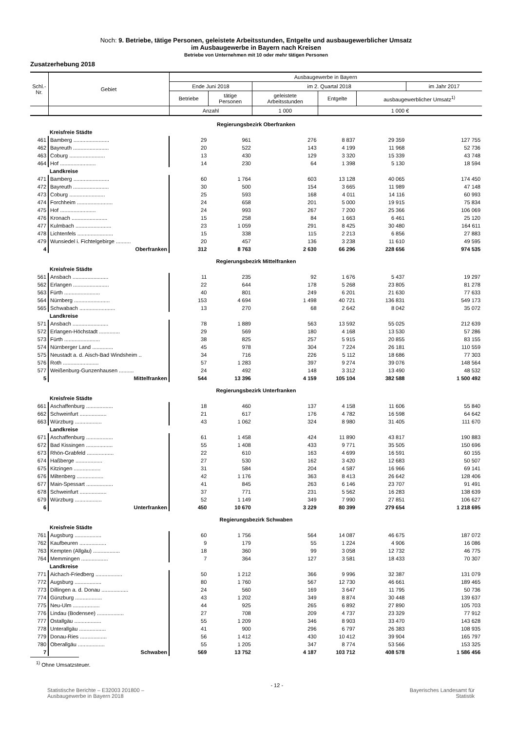Noch: 9. Betriebe, tätige Personen, geleistete Arbeitsstunden, Entgelte und ausbaugewerblicher Umsatz
im Ausbaugewerbe in Bayern nach Kreisen
Betriebe von Unternehmen mit 10 oder mehr tätigen Personen
Zusatzerhebung 2018
| Schl.- Nr. | Gebiet | Ausbaugewerbe in Bayern | | | | | |
| --- | --- | --- | --- | --- | --- | --- | --- |
| | | Ende Juni 2018 | | im 2. Quartal 2018 | | | im Jahr 2017 |
| | | Betriebe | tätige Personen | geleistete Arbeitsstunden | Entgelte | ausbaugewerblicher Umsatz<sup>1)</sup> | |
| | | Anzahl | | 1 000 | 1 000 € | | |
| Regierungsbezirk Oberfranken | | | | | | | |
| | Kreisfreie Städte | | | | | | |
| 461 | Bamberg ........................ | 29 | 961 | 276 | 8 837 | 29 359 | 127 755 |
| 462 | Bayreuth ........................ | 20 | 522 | 143 | 4 199 | 11 968 | 52 736 |
| 463 | Coburg ........................ | 13 | 430 | 129 | 3 320 | 15 339 | 43 748 |
| 464 | Hof ........................ | 14 | 230 | 64 | 1 398 | 5 130 | 18 594 |
| | Landkreise | | | | | | |
| 471 | Bamberg ........................ | 60 | 1 764 | 603 | 13 128 | 40 065 | 174 450 |
| 472 | Bayreuth ........................ | 30 | 500 | 154 | 3 665 | 11 989 | 47 148 |
| 473 | Coburg ........................ | 25 | 593 | 168 | 4 011 | 14 116 | 60 993 |
| 474 | Forchheim ........................ | 24 | 658 | 201 | 5 000 | 19 915 | 75 834 |
| 475 | Hof ........................ | 24 | 993 | 267 | 7 200 | 25 366 | 106 069 |
| 476 | Kronach ........................ | 15 | 258 | 84 | 1 663 | 6 461 | 25 120 |
| 477 | Kulmbach ........................ | 23 | 1 059 | 291 | 8 425 | 30 480 | 164 611 |
| 478 | Lichtenfels ........................ | 15 | 338 | 115 | 2 213 | 6 856 | 27 883 |
| 479 | Wunsiedel i. Fichtelgebirge .......... | 20 | 457 | 136 | 3 238 | 11 610 | 49 595 |
| 4 | Oberfranken | 312 | 8 763 | 2 630 | 66 296 | 228 656 | 974 535 |
| Regierungsbezirk Mittelfranken | | | | | | | |
| | Kreisfreie Städte | | | | | | |
| 561 | Ansbach ........................ | 11 | 235 | 92 | 1 676 | 5 437 | 19 297 |
| 562 | Erlangen ........................ | 22 | 644 | 178 | 5 268 | 23 805 | 81 278 |
| 563 | Fürth ........................ | 40 | 801 | 249 | 6 201 | 21 630 | 77 633 |
| 564 | Nürnberg ........................ | 153 | 4 694 | 1 498 | 40 721 | 136 831 | 549 173 |
| 565 | Schwabach ........................ | 13 | 270 | 68 | 2 642 | 8 042 | 35 072 |
| | Landkreise | | | | | | |
| 571 | Ansbach ........................ | 78 | 1 889 | 563 | 13 592 | 55 025 | 212 639 |
| 572 | Erlangen-Höchstadt .............. | 29 | 569 | 180 | 4 168 | 13 530 | 57 286 |
| 573 | Fürth ........................ | 38 | 825 | 257 | 5 915 | 20 855 | 83 155 |
| 574 | Nürnberger Land .............. | 45 | 978 | 304 | 7 224 | 26 181 | 110 559 |
| 575 | Neustadt a. d. Aisch-Bad Windsheim .. | 34 | 716 | 226 | 5 112 | 18 686 | 77 303 |
| 576 | Roth ........................ | 57 | 1 283 | 397 | 9 274 | 39 076 | 148 564 |
| 577 | Weißenburg-Gunzenhausen .......... | 24 | 492 | 148 | 3 312 | 13 490 | 48 532 |
| 5 | Mittelfranken | 544 | 13 396 | 4 159 | 105 104 | 382 588 | 1 500 492 |
| Regierungsbezirk Unterfranken | | | | | | | |
| | Kreisfreie Städte | | | | | | |
| 661 | Aschaffenburg .................. | 18 | 460 | 137 | 4 158 | 11 606 | 55 840 |
| 662 | Schweinfurt .................. | 21 | 617 | 176 | 4 782 | 16 598 | 64 642 |
| 663 | Würzburg .................. | 43 | 1 062 | 324 | 8 980 | 31 405 | 111 670 |
| | Landkreise | | | | | | |
| 671 | Aschaffenburg .................. | 61 | 1 458 | 424 | 11 890 | 43 817 | 190 883 |
| 672 | Bad Kissingen .................. | 55 | 1 408 | 433 | 9 771 | 35 505 | 150 696 |
| 673 | Rhön-Grabfeld .................. | 22 | 610 | 163 | 4 699 | 16 591 | 60 155 |
| 674 | Haßberge .................. | 27 | 530 | 162 | 3 420 | 12 683 | 50 507 |
| 675 | Kitzingen .................. | 31 | 584 | 204 | 4 587 | 16 966 | 69 141 |
| 676 | Miltenberg .................. | 42 | 1 176 | 363 | 8 413 | 26 642 | 128 406 |
| 677 | Main-Spessart .................. | 41 | 845 | 263 | 6 146 | 23 707 | 91 491 |
| 678 | Schweinfurt .................. | 37 | 771 | 231 | 5 562 | 16 283 | 138 639 |
| 679 | Würzburg .................. | 52 | 1 149 | 349 | 7 990 | 27 851 | 106 627 |
| 6 | Unterfranken | 450 | 10 670 | 3 229 | 80 399 | 279 654 | 1 218 695 |
| Regierungsbezirk Schwaben | | | | | | | |
| | Kreisfreie Städte | | | | | | |
| 761 | Augsburg .................. | 60 | 1 756 | 564 | 14 087 | 46 675 | 187 072 |
| 762 | Kaufbeuren .................. | 9 | 179 | 55 | 1 224 | 4 906 | 16 086 |
| 763 | Kempten (Allgäu) .................. | 18 | 360 | 99 | 3 058 | 12 732 | 46 775 |
| 764 | Memmingen .................. | 7 | 364 | 127 | 3 581 | 18 433 | 70 307 |
| | Landkreise | | | | | | |
| 771 | Aichach-Friedberg .................. | 50 | 1 212 | 366 | 9 996 | 32 387 | 131 079 |
| 772 | Augsburg .................. | 80 | 1 760 | 567 | 12 730 | 46 661 | 189 465 |
| 773 | Dillingen a. d. Donau .................. | 24 | 560 | 169 | 3 647 | 11 795 | 50 736 |
| 774 | Günzburg .................. | 43 | 1 202 | 349 | 8 874 | 30 448 | 139 637 |
| 775 | Neu-Ulm .................. | 44 | 925 | 265 | 6 892 | 27 890 | 105 703 |
| 776 | Lindau (Bodensee) .................. | 27 | 708 | 209 | 4 737 | 23 329 | 77 912 |
| 777 | Ostallgäu .................. | 55 | 1 209 | 346 | 8 903 | 33 470 | 143 628 |
| 778 | Unterallgäu .................. | 41 | 900 | 296 | 6 797 | 26 383 | 108 935 |
| 779 | Donau-Ries .................. | 56 | 1 412 | 430 | 10 412 | 39 904 | 165 797 |
| 780 | Oberallgäu .................. | 55 | 1 205 | 347 | 8 774 | 53 566 | 153 325 |
| 7 | Schwaben | 569 | 13 752 | 4 187 | 103 712 | 408 578 | 1 586 456 |
<sup>1)</sup> Ohne Umsatzsteuer.
Statistische Berichte – E32003 201800 –
Ausbaugewerbe in Bayern 2018
- 12 -
Bayerisches Landesamt für
Statistik